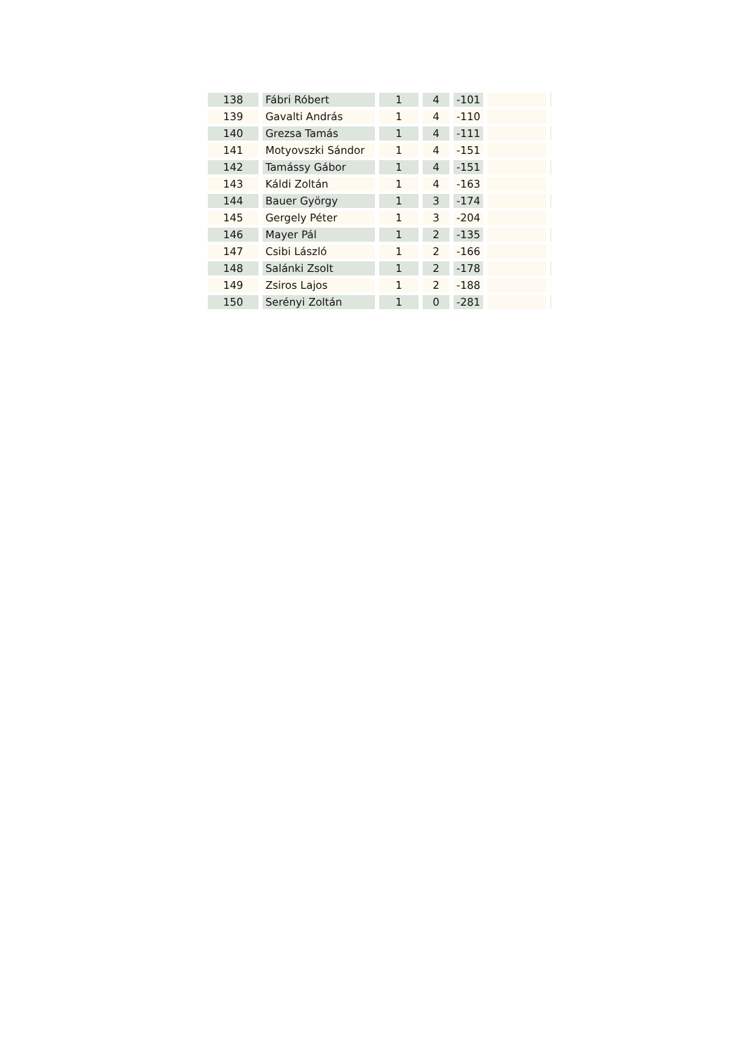| 138 | Fábri Róbert | 1 | 4 | -101 | | |
| 139 | Gavalti András | 1 | 4 | -110 | | |
| 140 | Grezsa Tamás | 1 | 4 | -111 | | |
| 141 | Motyovszki Sándor | 1 | 4 | -151 | | |
| 142 | Tamássy Gábor | 1 | 4 | -151 | | |
| 143 | Káldi Zoltán | 1 | 4 | -163 | | |
| 144 | Bauer György | 1 | 3 | -174 | | |
| 145 | Gergely Péter | 1 | 3 | -204 | | |
| 146 | Mayer Pál | 1 | 2 | -135 | | |
| 147 | Csibi László | 1 | 2 | -166 | | |
| 148 | Salánki Zsolt | 1 | 2 | -178 | | |
| 149 | Zsiros Lajos | 1 | 2 | -188 | | |
| 150 | Serényi Zoltán | 1 | 0 | -281 | | |